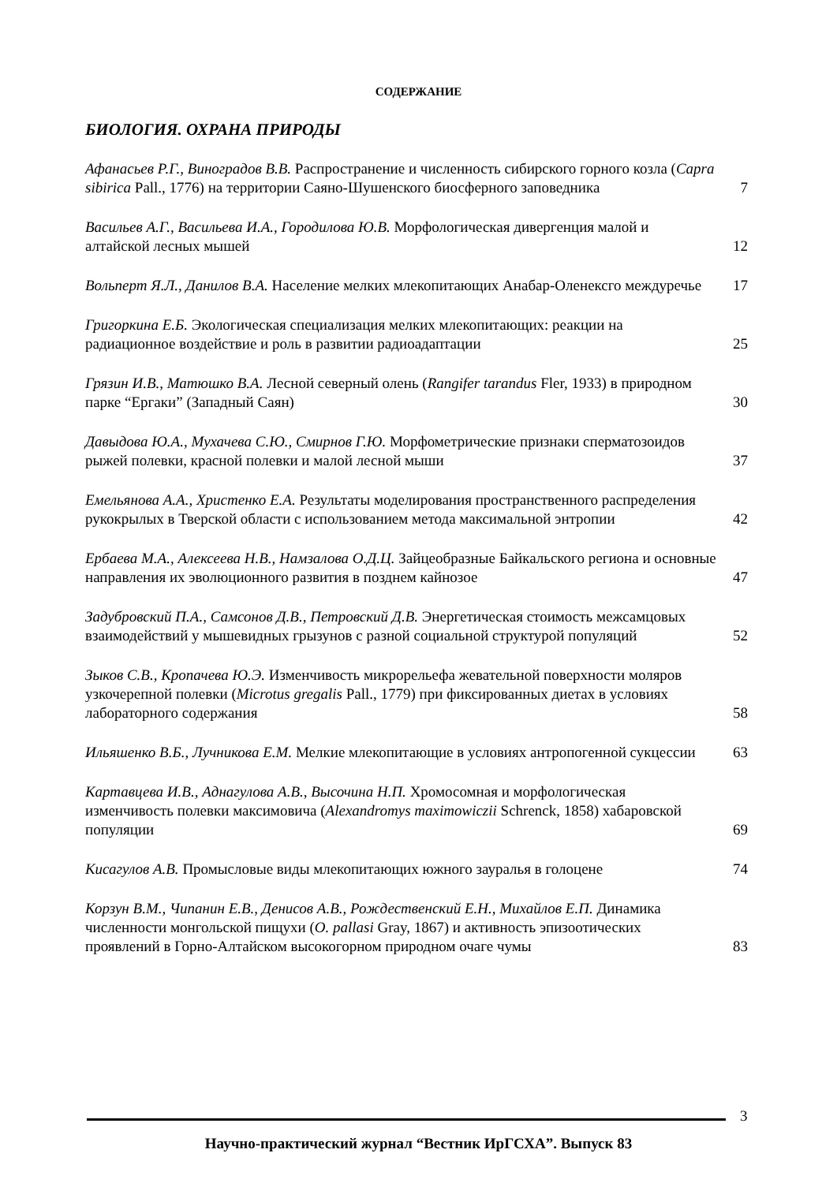СОДЕРЖАНИЕ
БИОЛОГИЯ. ОХРАНА ПРИРОДЫ
Афанасьев Р.Г., Виноградов В.В. Распространение и численность сибирского горного козла (Capra sibirica Pall., 1776) на территории Саяно-Шушенского биосферного заповедника
7
Васильев А.Г., Васильева И.А., Городилова Ю.В. Морфологическая дивергенция малой и алтайской лесных мышей
12
Вольперт Я.Л., Данилов В.А. Население мелких млекопитающих Анабар-Оленексго междуречье
17
Григоркина Е.Б. Экологическая специализация мелких млекопитающих: реакции на радиационное воздействие и роль в развитии радиоадаптации
25
Грязин И.В., Матюшко В.А. Лесной северный олень (Rangifer tarandus Fler, 1933) в природном парке “Ергаки” (Западный Саян)
30
Давыдова Ю.А., Мухачева С.Ю., Смирнов Г.Ю. Морфометрические признаки сперматозоидов рыжей полевки, красной полевки и малой лесной мыши
37
Емельянова А.А., Христенко Е.А. Результаты моделирования пространственного распределения рукокрылых в Тверской области с использованием метода максимальной энтропии
42
Ербаева М.А., Алексеева Н.В., Намзалова О.Д.Ц. Зайцеобразные Байкальского региона и основные направления их эволюционного развития в позднем кайнозое
47
Задубровский П.А., Самсонов Д.В., Петровский Д.В. Энергетическая стоимость межсамцовых взаимодействий у мышевидных грызунов с разной социальной структурой популяций
52
Зыков С.В., Кропачева Ю.Э. Изменчивость микрорельефа жевательной поверхности моляров узкочерепной полевки (Microtus gregalis Pall., 1779) при фиксированных диетах в условиях лабораторного содержания
58
Ильяшенко В.Б., Лучникова Е.М. Мелкие млекопитающие в условиях антропогенной сукцессии
63
Картавцева И.В., Аднагулова А.В., Высочина Н.П. Хромосомная и морфологическая изменчивость полевки максимовича (Alexandromys maximowiczii Schrenck, 1858) хабаровской популяции
69
Кисагулов А.В. Промысловые виды млекопитающих южного зауралья в голоцене
74
Корзун В.М., Чипанин Е.В., Денисов А.В., Рождественский Е.Н., Михайлов Е.П. Динамика численности монгольской пищухи (O. pallasi Gray, 1867) и активность эпизоотических проявлений в Горно-Алтайском высокогорном природном очаге чумы
83
3
Научно-практический журнал “Вестник ИрГСХА”. Выпуск 83